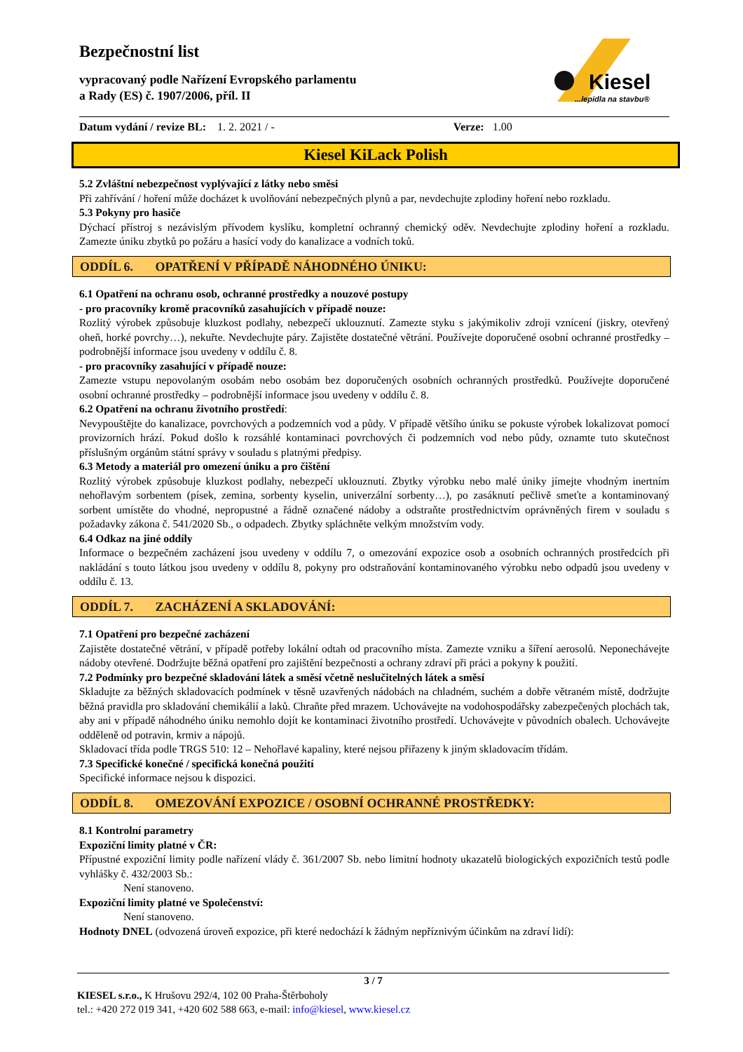Bezpečnostní list
vypracovaný podle Nařízení Evropského parlamentu
a Rady (ES) č. 1907/2006, příl. II
Kiesel
...lepidla na stavbu®
Datum vydání / revize BL: 1. 2. 2021 / - Verze: 1.00
Kiesel KiLack Polish
5.2 Zvláštní nebezpečnost vyplývající z látky nebo směsi
Při zahřívání / hoření může docházet k uvolňování nebezpečných plynů a par, nevdechujte zplodiny hoření nebo rozkladu.
5.3 Pokyny pro hasiče
Dýchací přístroj s nezávislým přívodem kyslíku, kompletní ochranný chemický oděv. Nevdechujte zplodiny hoření a rozkladu. Zamezte úniku zbytků po požáru a hasící vody do kanalizace a vodních toků.
ODDÍL 6. OPATŘENÍ V PŘÍPADĚ NÁHODNÉHO ÚNIKU:
6.1 Opatření na ochranu osob, ochranné prostředky a nouzové postupy
- pro pracovníky kromě pracovníků zasahujících v případě nouze:
Rozlitý výrobek způsobuje kluzkost podlahy, nebezpečí uklouznutí. Zamezte styku s jakýmikoliv zdroji vznícení (jiskry, otevřený oheň, horké povrchy…), nekuřte. Nevdechujte páry. Zajistěte dostatečné větrání. Používejte doporučené osobní ochranné prostředky – podrobnější informace jsou uvedeny v oddílu č. 8.
- pro pracovníky zasahující v případě nouze:
Zamezte vstupu nepovolaným osobám nebo osobám bez doporučených osobních ochranných prostředků. Používejte doporučené osobní ochranné prostředky – podrobnější informace jsou uvedeny v oddílu č. 8.
6.2 Opatření na ochranu životního prostředí:
Nevypouštějte do kanalizace, povrchových a podzemních vod a půdy. V případě většího úniku se pokuste výrobek lokalizovat pomocí provizorních hrází. Pokud došlo k rozsáhlé kontaminaci povrchových či podzemních vod nebo půdy, oznamte tuto skutečnost příslušným orgánům státní správy v souladu s platnými předpisy.
6.3 Metody a materiál pro omezení úniku a pro čištění
Rozlitý výrobek způsobuje kluzkost podlahy, nebezpečí uklouznutí. Zbytky výrobku nebo malé úniky jímejte vhodným inertním nehořlavým sorbentem (písek, zemina, sorbenty kyselin, univerzální sorbenty…), po zasáknutí pečlivě smeťte a kontaminovaný sorbent umístěte do vhodné, nepropustné a řádně označené nádoby a odstraňte prostřednictvím oprávněných firem v souladu s požadavky zákona č. 541/2020 Sb., o odpadech. Zbytky spláchněte velkým množstvím vody.
6.4 Odkaz na jiné oddíly
Informace o bezpečném zacházení jsou uvedeny v oddílu 7, o omezování expozice osob a osobních ochranných prostředcích při nakládání s touto látkou jsou uvedeny v oddílu 8, pokyny pro odstraňování kontaminovaného výrobku nebo odpadů jsou uvedeny v oddílu č. 13.
ODDÍL 7. ZACHÁZENÍ A SKLADOVÁNÍ:
7.1 Opatření pro bezpečné zacházení
Zajistěte dostatečné větrání, v případě potřeby lokální odtah od pracovního místa. Zamezte vzniku a šíření aerosolů. Neponechávejte nádoby otevřené. Dodržujte běžná opatření pro zajištění bezpečnosti a ochrany zdraví při práci a pokyny k použití.
7.2 Podmínky pro bezpečné skladování látek a směsí včetně neslučitelných látek a směsí
Skladujte za běžných skladovacích podmínek v těsně uzavřených nádobách na chladném, suchém a dobře větraném místě, dodržujte běžná pravidla pro skladování chemikálií a laků. Chraňte před mrazem. Uchovávejte na vodohospodářsky zabezpečených plochách tak, aby ani v případě náhodného úniku nemohlo dojít ke kontaminaci životního prostředí. Uchovávejte v původních obalech. Uchovávejte odděleně od potravin, krmiv a nápojů.
Skladovací třída podle TRGS 510: 12 – Nehořlavé kapaliny, které nejsou přiřazeny k jiným skladovacím třídám.
7.3 Specifické konečné / specifická konečná použití
Specifické informace nejsou k dispozici.
ODDÍL 8. OMEZOVÁNÍ EXPOZICE / OSOBNÍ OCHRANNÉ PROSTŘEDKY:
8.1 Kontrolní parametry
Expoziční limity platné v ČR:
Přípustné expoziční limity podle nařízení vlády č. 361/2007 Sb. nebo limitní hodnoty ukazatelů biologických expozičních testů podle vyhlášky č. 432/2003 Sb.:
Není stanoveno.
Expoziční limity platné ve Společenství:
Není stanoveno.
Hodnoty DNEL (odvozená úroveň expozice, při které nedochází k žádným nepříznivým účinkům na zdraví lidí):
3 / 7
KIESEL s.r.o., K Hrušovu 292/4, 102 00 Praha-Štěrboholy
tel.: +420 272 019 341, +420 602 588 663, e-mail: info@kiesel, www.kiesel.cz